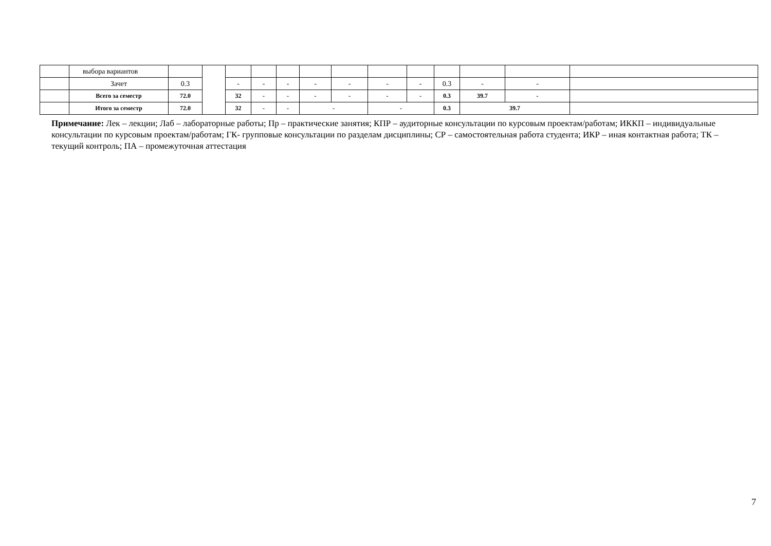| | выбора вариантов | | | | | | | | | | | | | |
| | Зачет | 0.3 | | - | - | - | - | - | - | - | 0.3 | - | - | |
| | Всего за семестр | 72.0 | | 32 | - | - | - | - | - | - | 0.3 | 39.7 | - | |
| | Итого за семестр | 72.0 | | 32 | - | - | - | | - | | 0.3 | 39.7 | | |
Примечание: Лек – лекции; Лаб – лабораторные работы; Пр – практические занятия; КПР – аудиторные консультации по курсовым проектам/работам; ИККП – индивидуальные консультации по курсовым проектам/работам; ГК- групповые консультации по разделам дисциплины; СР – самостоятельная работа студента; ИКР – иная контактная работа; ТК – текущий контроль; ПА – промежуточная аттестация
7